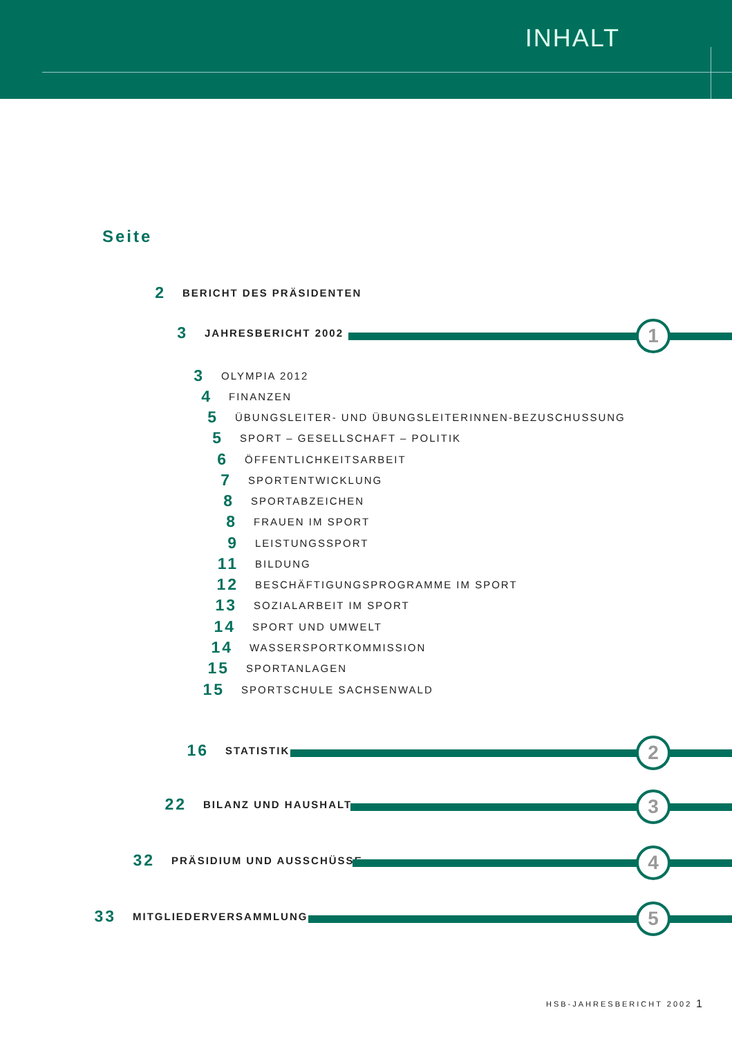INHALT
Seite
2 BERICHT DES PRÄSIDENTEN
3 JAHRESBERICHT 2002 1
3 OLYMPIA 2012
4 FINANZEN
5 ÜBUNGSLEITER- UND ÜBUNGSLEITERINNEN-BEZUSCHUSSUNG
5 SPORT – GESELLSCHAFT – POLITIK
6 ÖFFENTLICHKEITSARBEIT
7 SPORTENTWICKLUNG
8 SPORTABZEICHEN
8 FRAUEN IM SPORT
9 LEISTUNGSSPORT
11 BILDUNG
12 BESCHÄFTIGUNGSPROGRAMME IM SPORT
13 SOZIALARBEIT IM SPORT
14 SPORT UND UMWELT
14 WASSERSPORTKOMMISSION
15 SPORTANLAGEN
15 SPORTSCHULE SACHSENWALD
16 STATISTIK 2
22 BILANZ UND HAUSHALT 3
32 PRÄSIDIUM UND AUSSCHÜSSE 4
33 MITGLIEDERVERSAMMLUNG 5
HSB-JAHRESBERICHT 2002 1